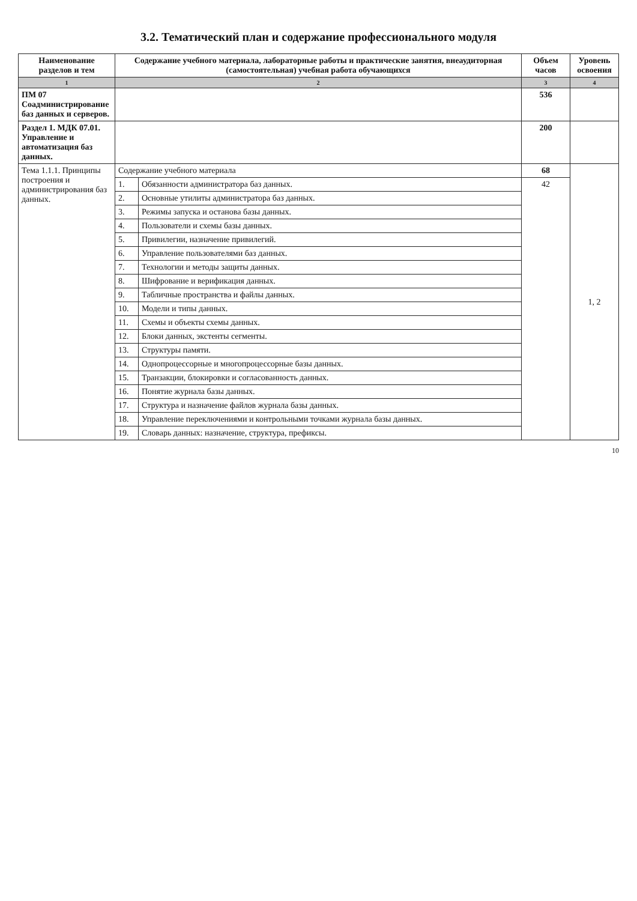3.2. Тематический план и содержание профессионального модуля
| Наименование разделов и тем | Содержание учебного материала, лабораторные работы и практические занятия, внеаудиторная (самостоятельная) учебная работа обучающихся | | Объем часов | Уровень освоения |
| --- | --- | --- | --- | --- |
| 1 | 2 | | 3 | 4 |
| ПМ 07 Соадминистрирование баз данных и серверов. | | | 536 | |
| Раздел 1. МДК 07.01. Управление и автоматизация баз данных. | | | 200 | |
| Тема 1.1.1. Принципы построения и администрирования баз данных. | Содержание учебного материала | | 68 | 1, 2 |
| | 1. | Обязанности администратора баз данных. | 42 | |
| | 2. | Основные утилиты администратора баз данных. | | |
| | 3. | Режимы запуска и останова базы данных. | | |
| | 4. | Пользователи и схемы базы данных. | | |
| | 5. | Привилегии, назначение привилегий. | | |
| | 6. | Управление пользователями баз данных. | | |
| | 7. | Технологии и методы защиты данных. | | |
| | 8. | Шифрование и верификация данных. | | |
| | 9. | Табличные пространства и файлы данных. | | |
| | 10. | Модели и типы данных. | | |
| | 11. | Схемы и объекты схемы данных. | | |
| | 12. | Блоки данных, экстенты сегменты. | | |
| | 13. | Структуры памяти. | | |
| | 14. | Однопроцессорные и многопроцессорные базы данных. | | |
| | 15. | Транзакции, блокировки и согласованность данных. | | |
| | 16. | Понятие журнала базы данных. | | |
| | 17. | Структура и назначение файлов журнала базы данных. | | |
| | 18. | Управление переключениями и контрольными точками журнала базы данных. | | |
| | 19. | Словарь данных: назначение, структура, префиксы. | | |
10